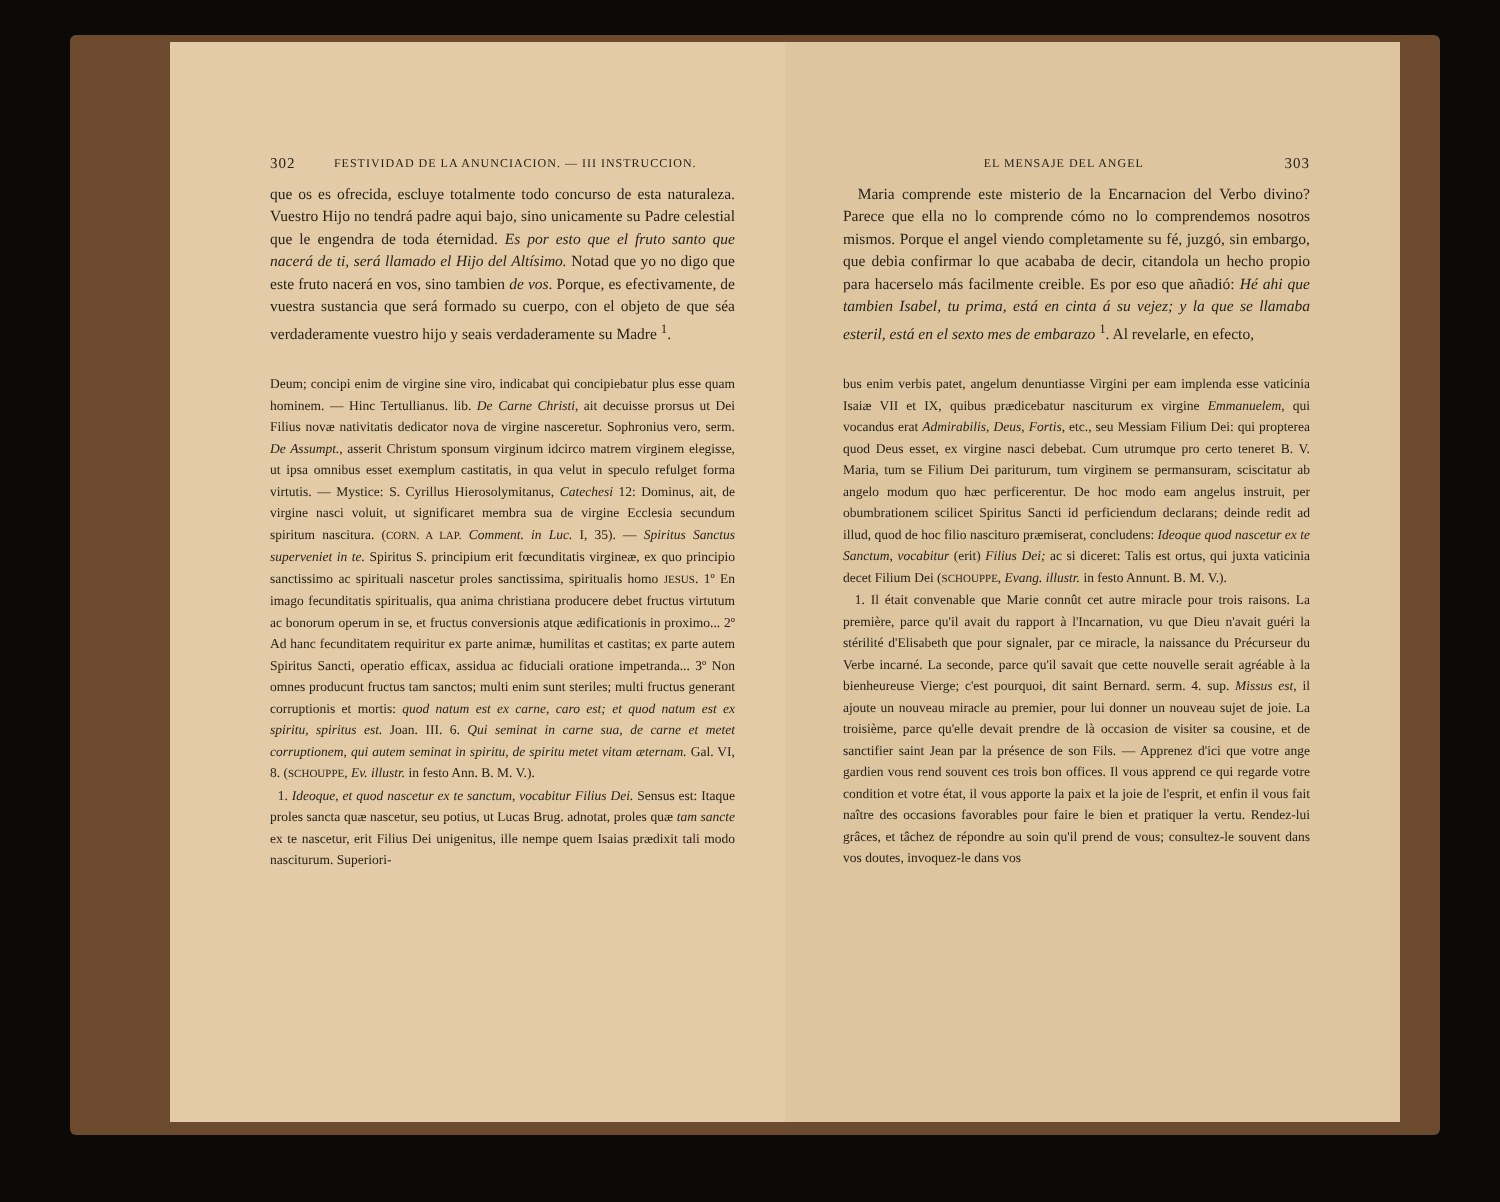302 FESTIVIDAD DE LA ANUNCIACION. — III INSTRUCCION.
que os es ofrecida, escluye totalmente todo concurso de esta naturaleza. Vuestro Hijo no tendrá padre aqui bajo, sino unicamente su Padre celestial que le engendra de toda éternidad. Es por esto que el fruto santo que nacerá de ti, será llamado el Hijo del Altísimo. Notad que yo no digo que este fruto nacerá en vos, sino tambien de vos. Porque, es efectivamente, de vuestra sustancia que será formado su cuerpo, con el objeto de que séa verdaderamente vuestro hijo y seais verdaderamente su Madre <sup>1</sup>.
Deum; concipi enim de virgine sine viro, indicabat qui concipiebatur plus esse quam hominem. — Hinc Tertullianus. lib. De Carne Christi, ait decuisse prorsus ut Dei Filius novæ nativitatis dedicator nova de virgine nasceretur. Sophronius vero, serm. De Assumpt., asserit Christum sponsum virginum idcirco matrem virginem elegisse, ut ipsa omnibus esset exemplum castitatis, in qua velut in speculo refulget forma virtutis. — Mystice: S. Cyrillus Hierosolymitanus, Catechesi 12: Dominus, ait, de virgine nasci voluit, ut significaret membra sua de virgine Ecclesia secundum spiritum nascitura. (CORN. A LAP. Comment. in Luc. I, 35). — Spiritus Sanctus superveniet in te. Spiritus S. principium erit fœcunditatis virgineæ, ex quo principio sanctissimo ac spirituali nascetur proles sanctissima, spiritualis homo JESUS. 1º En imago fecunditatis spiritualis, qua anima christiana producere debet fructus virtutum ac bonorum operum in se, et fructus conversionis atque ædificationis in proximo... 2º Ad hanc fecunditatem requiritur ex parte animæ, humilitas et castitas; ex parte autem Spiritus Sancti, operatio efficax, assidua ac fiduciali oratione impetranda... 3º Non omnes producunt fructus tam sanctos; multi enim sunt steriles; multi fructus generant corruptionis et mortis: quod natum est ex carne, caro est; et quod natum est ex spiritu, spiritus est. Joan. III. 6. Qui seminat in carne sua, de carne et metet corruptionem, qui autem seminat in spiritu, de spiritu metet vitam æternam. Gal. VI, 8. (SCHOUPPE, Ev. illustr. in festo Ann. B. M. V.).
1. Ideoque, et quod nascetur ex te sanctum, vocabitur Filius Dei. Sensus est: Itaque proles sancta quæ nascetur, seu potius, ut Lucas Brug. adnotat, proles quæ tam sancte ex te nascetur, erit Filius Dei unigenitus, ille nempe quem Isaias prædixit tali modo nasciturum. Superiori-
EL MENSAJE DEL ANGEL 303
Maria comprende este misterio de la Encarnacion del Verbo divino? Parece que ella no lo comprende cómo no lo comprendemos nosotros mismos. Porque el angel viendo completamente su fé, juzgó, sin embargo, que debia confirmar lo que acababa de decir, citandola un hecho propio para hacerselo más facilmente creible. Es por eso que añadió: Hé ahi que tambien Isabel, tu prima, está en cinta á su vejez; y la que se llamaba esteril, está en el sexto mes de embarazo <sup>1</sup>. Al revelarle, en efecto,
bus enim verbis patet, angelum denuntiasse Virgini per eam implenda esse vaticinia Isaiæ VII et IX, quibus prædicebatur nasciturum ex virgine Emmanuelem, qui vocandus erat Admirabilis, Deus, Fortis, etc., seu Messiam Filium Dei: qui propterea quod Deus esset, ex virgine nasci debebat. Cum utrumque pro certo teneret B. V. Maria, tum se Filium Dei pariturum, tum virginem se permansuram, sciscitatur ab angelo modum quo hæc perficerentur. De hoc modo eam angelus instruit, per obumbrationem scilicet Spiritus Sancti id perficiendum declarans; deinde redit ad illud, quod de hoc filio nascituro præmiserat, concludens: Ideoque quod nascetur ex te Sanctum, vocabitur (erit) Filius Dei; ac si diceret: Talis est ortus, qui juxta vaticinia decet Filium Dei (SCHOUPPE, Evang. illustr. in festo Annunt. B. M. V.).
1. Il était convenable que Marie connût cet autre miracle pour trois raisons. La première, parce qu'il avait du rapport à l'Incarnation, vu que Dieu n'avait guéri la stérilité d'Elisabeth que pour signaler, par ce miracle, la naissance du Précurseur du Verbe incarné. La seconde, parce qu'il savait que cette nouvelle serait agréable à la bienheureuse Vierge; c'est pourquoi, dit saint Bernard. serm. 4. sup. Missus est, il ajoute un nouveau miracle au premier, pour lui donner un nouveau sujet de joie. La troisième, parce qu'elle devait prendre de là occasion de visiter sa cousine, et de sanctifier saint Jean par la présence de son Fils. — Apprenez d'ici que votre ange gardien vous rend souvent ces trois bon offices. Il vous apprend ce qui regarde votre condition et votre état, il vous apporte la paix et la joie de l'esprit, et enfin il vous fait naître des occasions favorables pour faire le bien et pratiquer la vertu. Rendez-lui grâces, et tâchez de répondre au soin qu'il prend de vous; consultez-le souvent dans vos doutes, invoquez-le dans vos